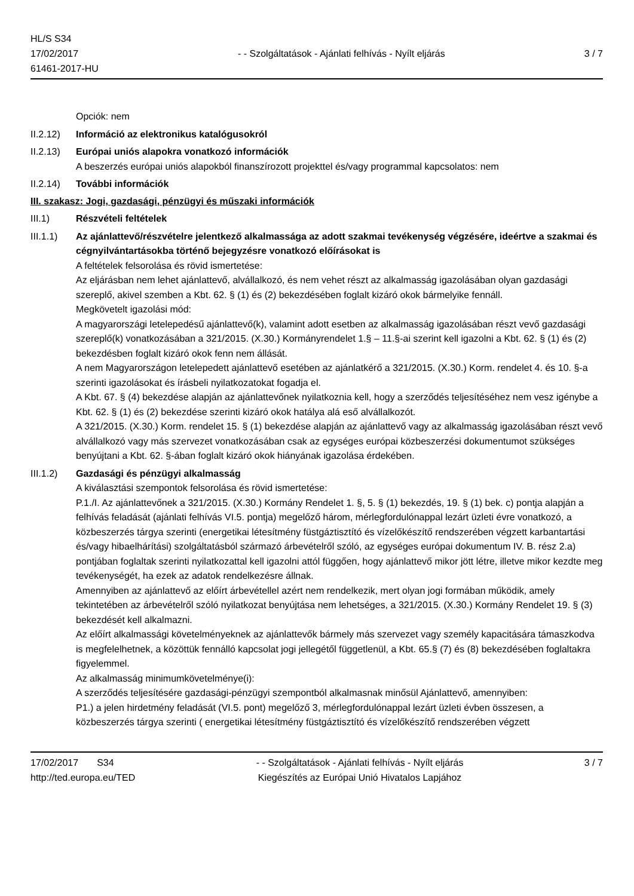HL/S S34
17/02/2017
61461-2017-HU
- - Szolgáltatások - Ajánlati felhívás - Nyílt eljárás
3 / 7
Opciók: nem
II.2.12)
Információ az elektronikus katalógusokról
II.2.13)
Európai uniós alapokra vonatkozó információk
A beszerzés európai uniós alapokból finanszírozott projekttel és/vagy programmal kapcsolatos: nem
II.2.14)
További információk
III. szakasz: Jogi, gazdasági, pénzügyi és műszaki információk
III.1) Részvételi feltételek
III.1.1)
Az ajánlattevő/részvételre jelentkező alkalmassága az adott szakmai tevékenység végzésére, ideértve a szakmai és cégnyilvántartásokba történő bejegyzésre vonatkozó előírásokat is
A feltételek felsorolása és rövid ismertetése:
Az eljárásban nem lehet ajánlattevő, alvállalkozó, és nem vehet részt az alkalmasság igazolásában olyan gazdasági szereplő, akivel szemben a Kbt. 62. § (1) és (2) bekezdésében foglalt kizáró okok bármelyike fennáll.
Megkövetelt igazolási mód:
A magyarországi letelepedésű ajánlattevő(k), valamint adott esetben az alkalmasság igazolásában részt vevő gazdasági szereplő(k) vonatkozásában a 321/2015. (X.30.) Kormányrendelet 1.§ – 11.§-ai szerint kell igazolni a Kbt. 62. § (1) és (2) bekezdésben foglalt kizáró okok fenn nem állását.
A nem Magyarországon letelepedett ajánlattevő esetében az ajánlatkérő a 321/2015. (X.30.) Korm. rendelet 4. és 10. §-a szerinti igazolásokat és írásbeli nyilatkozatokat fogadja el.
A Kbt. 67. § (4) bekezdése alapján az ajánlattevőnek nyilatkoznia kell, hogy a szerződés teljesítéséhez nem vesz igénybe a Kbt. 62. § (1) és (2) bekezdése szerinti kizáró okok hatálya alá eső alvállalkozót.
A 321/2015. (X.30.) Korm. rendelet 15. § (1) bekezdése alapján az ajánlattevő vagy az alkalmasság igazolásában részt vevő alvállalkozó vagy más szervezet vonatkozásában csak az egységes európai közbeszerzési dokumentumot szükséges benyújtani a Kbt. 62. §-ában foglalt kizáró okok hiányának igazolása érdekében.
III.1.2)
Gazdasági és pénzügyi alkalmasság
A kiválasztási szempontok felsorolása és rövid ismertetése:
P.1./I. Az ajánlattevőnek a 321/2015. (X.30.) Kormány Rendelet 1. §, 5. § (1) bekezdés, 19. § (1) bek. c) pontja alapján a felhívás feladását (ajánlati felhívás VI.5. pontja) megelőző három, mérlegfordulónappal lezárt üzleti évre vonatkozó, a közbeszerzés tárgya szerinti (energetikai létesítmény füstgáztisztító és vízelőkészítő rendszerében végzett karbantartási és/vagy hibaelhárítási) szolgáltatásból származó árbevételről szóló, az egységes európai dokumentum IV. B. rész 2.a) pontjában foglaltak szerinti nyilatkozattal kell igazolni attól függően, hogy ajánlattevő mikor jött létre, illetve mikor kezdte meg tevékenységét, ha ezek az adatok rendelkezésre állnak.
Amennyiben az ajánlattevő az előírt árbevétellel azért nem rendelkezik, mert olyan jogi formában működik, amely tekintetében az árbevételről szóló nyilatkozat benyújtása nem lehetséges, a 321/2015. (X.30.) Kormány Rendelet 19. § (3) bekezdését kell alkalmazni.
Az előírt alkalmassági követelményeknek az ajánlattevők bármely más szervezet vagy személy kapacitására támaszkodva is megfelelhetnek, a közöttük fennálló kapcsolat jogi jellegétől függetlenül, a Kbt. 65.§ (7) és (8) bekezdésében foglaltakra figyelemmel.
Az alkalmasság minimumkövetelménye(i):
A szerződés teljesítésére gazdasági-pénzügyi szempontból alkalmasnak minősül Ajánlattevő, amennyiben:
P1.) a jelen hirdetmény feladását (VI.5. pont) megelőző 3, mérlegfordulónappal lezárt üzleti évben összesen, a közbeszerzés tárgya szerinti ( energetikai létesítmény füstgáztisztító és vízelőkészítő rendszerében végzett
17/02/2017 S34
http://ted.europa.eu/TED
- - Szolgáltatások - Ajánlati felhívás - Nyílt eljárás
Kiegészítés az Európai Unió Hivatalos Lapjához
3 / 7